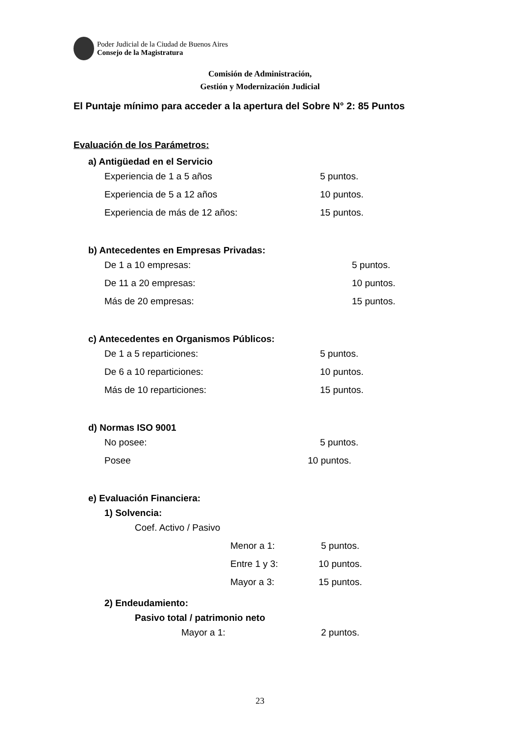Poder Judicial de la Ciudad de Buenos Aires
Consejo de la Magistratura
Comisión de Administración,
Gestión y Modernización Judicial
El Puntaje mínimo para acceder a la apertura del Sobre N° 2: 85 Puntos
Evaluación de los Parámetros:
a) Antigüedad en el Servicio
Experiencia de 1 a 5 años 5 puntos.
Experiencia de 5 a 12 años 10 puntos.
Experiencia de más de 12 años: 15 puntos.
b) Antecedentes en Empresas Privadas:
De 1 a 10 empresas: 5 puntos.
De 11 a 20 empresas: 10 puntos.
Más de 20 empresas: 15 puntos.
c) Antecedentes en Organismos Públicos:
De 1 a 5 reparticiones: 5 puntos.
De 6 a 10 reparticiones: 10 puntos.
Más de 10 reparticiones: 15 puntos.
d) Normas ISO 9001
No posee: 5 puntos.
Posee 10 puntos.
e) Evaluación Financiera:
1) Solvencia:
Coef. Activo / Pasivo
Menor a 1: 5 puntos.
Entre 1 y 3: 10 puntos.
Mayor a 3: 15 puntos.
2) Endeudamiento:
Pasivo total / patrimonio neto
Mayor a 1: 2 puntos.
23